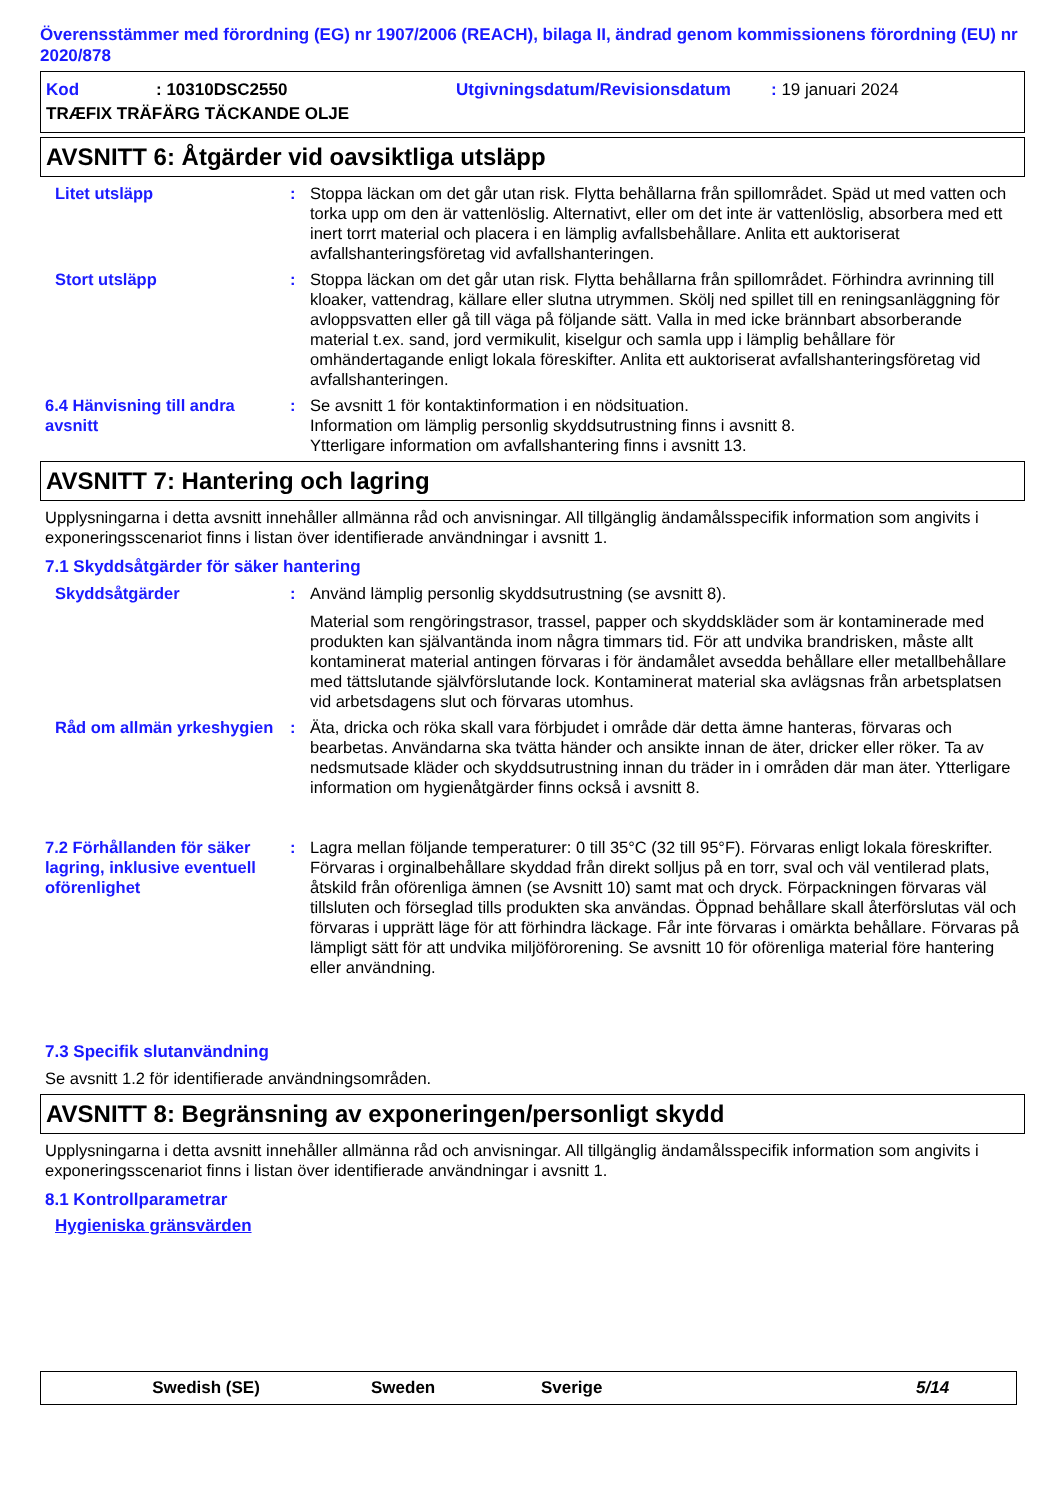Överensstämmer med förordning (EG) nr 1907/2006 (REACH), bilaga II, ändrad genom kommissionens förordning (EU) nr 2020/878
Kod: 10310DSC2550 Utgivningsdatum/Revisionsdatum: 19 januari 2024
TRÆFIX TRÄFÄRG TÄCKANDE OLJE
AVSNITT 6: Åtgärder vid oavsiktliga utsläpp
Litet utsläpp : Stoppa läckan om det går utan risk. Flytta behållarna från spillområdet. Späd ut med vatten och torka upp om den är vattenlöslig. Alternativt, eller om det inte är vattenlöslig, absorbera med ett inert torrt material och placera i en lämplig avfallsbehållare. Anlita ett auktoriserat avfallshanteringsföretag vid avfallshanteringen.
Stort utsläpp : Stoppa läckan om det går utan risk. Flytta behållarna från spillområdet. Förhindra avrinning till kloaker, vattendrag, källare eller slutna utrymmen. Skölj ned spillet till en reningsanläggning för avloppsvatten eller gå till väga på följande sätt. Valla in med icke brännbart absorberande material t.ex. sand, jord vermikulit, kiselgur och samla upp i lämplig behållare för omhändertagande enligt lokala föreskifter. Anlita ett auktoriserat avfallshanteringsföretag vid avfallshanteringen.
6.4 Hänvisning till andra avsnitt
: Se avsnitt 1 för kontaktinformation i en nödsituation.
Information om lämplig personlig skyddsutrustning finns i avsnitt 8.
Ytterligare information om avfallshantering finns i avsnitt 13.
AVSNITT 7: Hantering och lagring
Upplysningarna i detta avsnitt innehåller allmänna råd och anvisningar. All tillgänglig ändamålsspecifik information som angivits i exponeringsscenariot finns i listan över identifierade användningar i avsnitt 1.
7.1 Skyddsåtgärder för säker hantering
Skyddsåtgärder : Använd lämplig personlig skyddsutrustning (se avsnitt 8).
Material som rengöringstrasor, trassel, papper och skyddskläder som är kontaminerade med produkten kan självantända inom några timmars tid. För att undvika brandrisken, måste allt kontaminerat material antingen förvaras i för ändamålet avsedda behållare eller metallbehållare med tättslutande självförslutande lock. Kontaminerat material ska avlägsnas från arbetsplatsen vid arbetsdagens slut och förvaras utomhus.
Råd om allmän yrkeshygien : Äta, dricka och röka skall vara förbjudet i område där detta ämne hanteras, förvaras och bearbetas. Användarna ska tvätta händer och ansikte innan de äter, dricker eller röker. Ta av nedsmutsade kläder och skyddsutrustning innan du träder in i områden där man äter. Ytterligare information om hygienåtgärder finns också i avsnitt 8.
7.2 Förhållanden för säker lagring, inklusive eventuell oförenlighet
: Lagra mellan följande temperaturer: 0 till 35°C (32 till 95°F). Förvaras enligt lokala föreskrifter. Förvaras i orginalbehållare skyddad från direkt solljus på en torr, sval och väl ventilerad plats, åtskild från oförenliga ämnen (se Avsnitt 10) samt mat och dryck. Förpackningen förvaras väl tillsluten och förseglad tills produkten ska användas. Öppnad behållare skall återförslutas väl och förvaras i upprätt läge för att förhindra läckage. Får inte förvaras i omärkta behållare. Förvaras på lämpligt sätt för att undvika miljöförorening. Se avsnitt 10 för oförenliga material före hantering eller användning.
7.3 Specifik slutanvändning
Se avsnitt 1.2 för identifierade användningsområden.
AVSNITT 8: Begränsning av exponeringen/personligt skydd
Upplysningarna i detta avsnitt innehåller allmänna råd och anvisningar. All tillgänglig ändamålsspecifik information som angivits i exponeringsscenariot finns i listan över identifierade användningar i avsnitt 1.
8.1 Kontrollparametrar
Hygieniska gränsvärden
Swedish (SE) Sweden Sverige 5/14